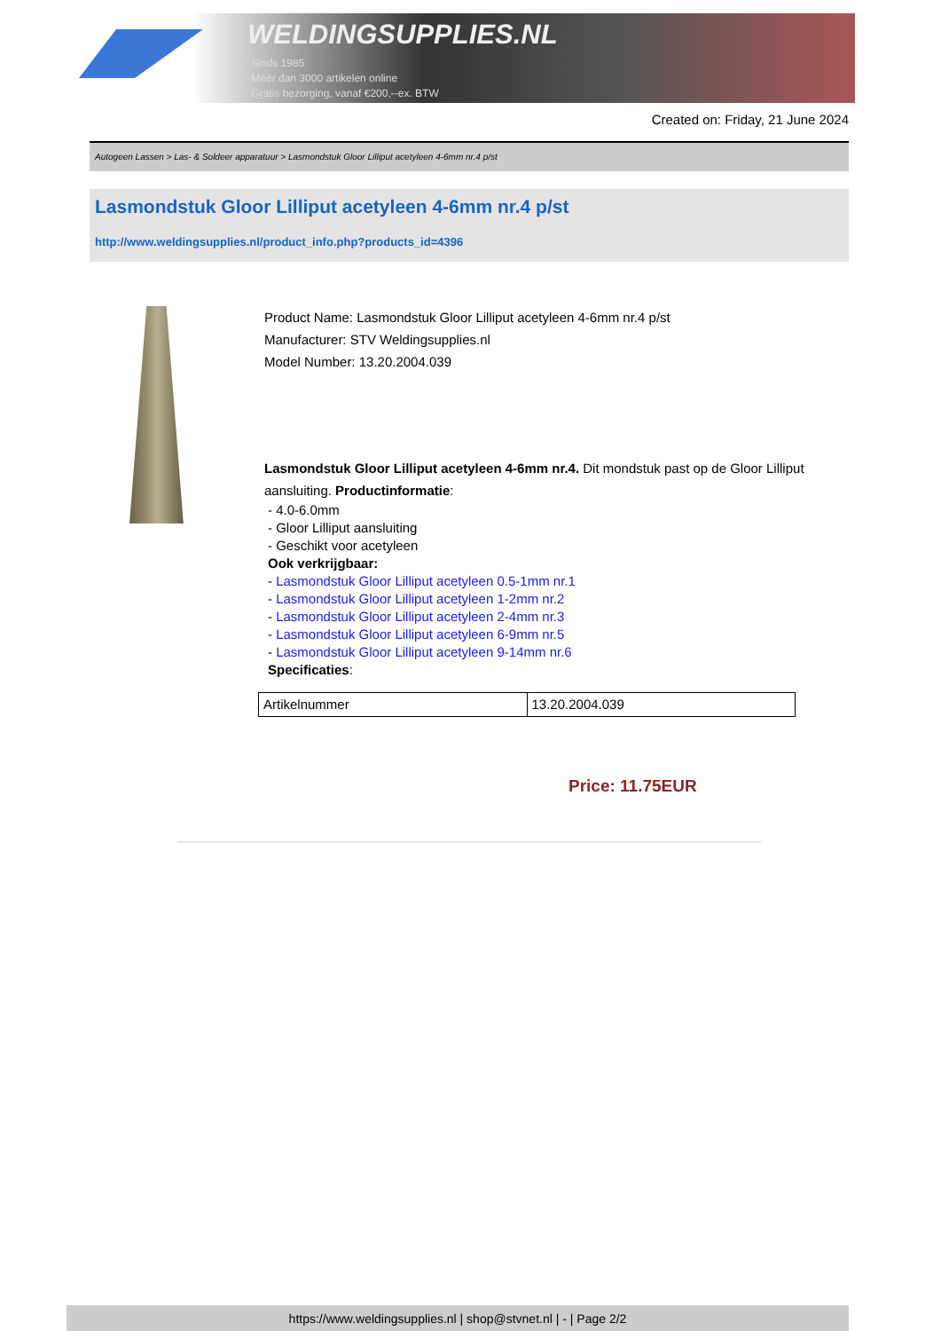WELDINGSUPPLIES.NL
- Sinds 1985
- Méér dan 3000 artikelen online
- Gratis bezorging, vanaf €200,--ex. BTW
Created on: Friday, 21 June 2024
Autogeen Lassen > Las- & Soldeer apparatuur > Lasmondstuk Gloor Lilliput acetyleen 4-6mm nr.4 p/st
Lasmondstuk Gloor Lilliput acetyleen 4-6mm nr.4 p/st
http://www.weldingsupplies.nl/product_info.php?products_id=4396
Product Name: Lasmondstuk Gloor Lilliput acetyleen 4-6mm nr.4 p/st
Manufacturer: STV Weldingsupplies.nl
Model Number: 13.20.2004.039
Lasmondstuk Gloor Lilliput acetyleen 4-6mm nr.4. Dit mondstuk past op de Gloor Lilliput aansluiting. Productinformatie:
- 4.0-6.0mm
- Gloor Lilliput aansluiting
- Geschikt voor acetyleen
Ook verkrijgbaar:
- Lasmondstuk Gloor Lilliput acetyleen 0.5-1mm nr.1
- Lasmondstuk Gloor Lilliput acetyleen 1-2mm nr.2
- Lasmondstuk Gloor Lilliput acetyleen 2-4mm nr.3
- Lasmondstuk Gloor Lilliput acetyleen 6-9mm nr.5
- Lasmondstuk Gloor Lilliput acetyleen 9-14mm nr.6
Specificaties:
| Artikelnummer | 13.20.2004.039 |
Price: 11.75EUR
https://www.weldingsupplies.nl | shop@stvnet.nl | - | Page 2/2